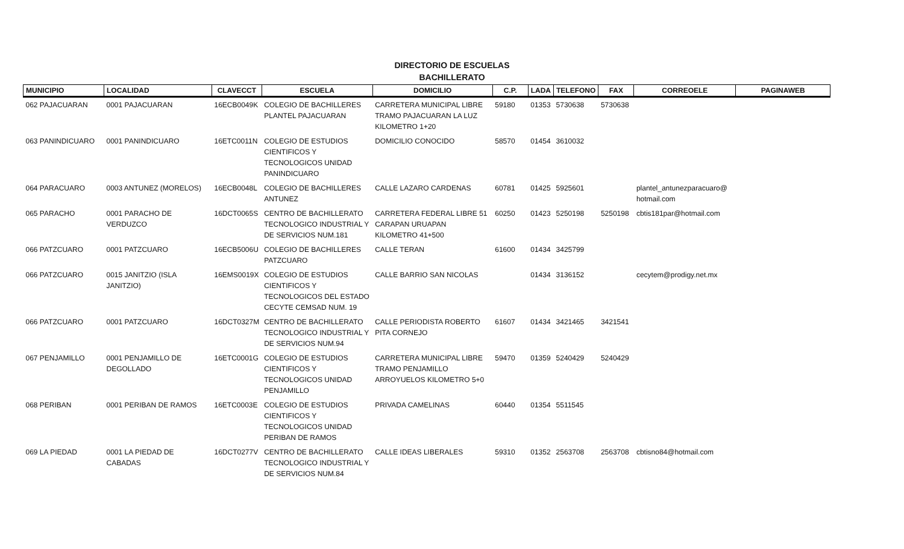DIRECTORIO DE ESCUELAS
BACHILLERATO
| MUNICIPIO | LOCALIDAD | CLAVECCT | ESCUELA | DOMICILIO | C.P. | LADA | TELEFONO | FAX | CORREOELE | PAGINAWEB |
| --- | --- | --- | --- | --- | --- | --- | --- | --- | --- | --- |
| 062 PAJACUARAN | 0001 PAJACUARAN | 16ECB0049K | COLEGIO DE BACHILLERES PLANTEL PAJACUARAN | CARRETERA MUNICIPAL LIBRE TRAMO PAJACUARAN LA LUZ KILOMETRO 1+20 | 59180 | 01353 | 5730638 | 5730638 | | |
| 063 PANINDICUARO | 0001 PANINDICUARO | 16ETC0011N | COLEGIO DE ESTUDIOS CIENTIFICOS Y TECNOLOGICOS UNIDAD PANINDICUARO | DOMICILIO CONOCIDO | 58570 | 01454 | 3610032 | | | |
| 064 PARACUARO | 0003 ANTUNEZ (MORELOS) | 16ECB0048L | COLEGIO DE BACHILLERES ANTUNEZ | CALLE LAZARO CARDENAS | 60781 | 01425 | 5925601 | | plantel_antunezparacuaro@ hotmail.com | |
| 065 PARACHO | 0001 PARACHO DE VERDUZCO | 16DCT0065S | CENTRO DE BACHILLERATO TECNOLOGICO INDUSTRIAL Y DE SERVICIOS NUM.181 | CARRETERA FEDERAL LIBRE 51 CARAPAN URUAPAN KILOMETRO 41+500 | 60250 | 01423 | 5250198 | 5250198 | cbtis181par@hotmail.com | |
| 066 PATZCUARO | 0001 PATZCUARO | 16ECB5006U | COLEGIO DE BACHILLERES PATZCUARO | CALLE TERAN | 61600 | 01434 | 3425799 | | | |
| 066 PATZCUARO | 0015 JANITZIO (ISLA JANITZIO) | 16EMS0019X | COLEGIO DE ESTUDIOS CIENTIFICOS Y TECNOLOGICOS DEL ESTADO CECYTE CEMSAD NUM. 19 | CALLE BARRIO SAN NICOLAS | | 01434 | 3136152 | | cecytem@prodigy.net.mx | |
| 066 PATZCUARO | 0001 PATZCUARO | 16DCT0327M | CENTRO DE BACHILLERATO TECNOLOGICO INDUSTRIAL Y DE SERVICIOS NUM.94 | CALLE PERIODISTA ROBERTO PITA CORNEJO | 61607 | 01434 | 3421465 | 3421541 | | |
| 067 PENJAMILLO | 0001 PENJAMILLO DE DEGOLLADO | 16ETC0001G | COLEGIO DE ESTUDIOS CIENTIFICOS Y TECNOLOGICOS UNIDAD PENJAMILLO | CARRETERA MUNICIPAL LIBRE TRAMO PENJAMILLO ARROYUELOS KILOMETRO 5+0 | 59470 | 01359 | 5240429 | 5240429 | | |
| 068 PERIBAN | 0001 PERIBAN DE RAMOS | 16ETC0003E | COLEGIO DE ESTUDIOS CIENTIFICOS Y TECNOLOGICOS UNIDAD PERIBAN DE RAMOS | PRIVADA CAMELINAS | 60440 | 01354 | 5511545 | | | |
| 069 LA PIEDAD | 0001 LA PIEDAD DE CABADAS | 16DCT0277V | CENTRO DE BACHILLERATO TECNOLOGICO INDUSTRIAL Y DE SERVICIOS NUM.84 | CALLE IDEAS LIBERALES | 59310 | 01352 | 2563708 | 2563708 | cbtisno84@hotmail.com | |